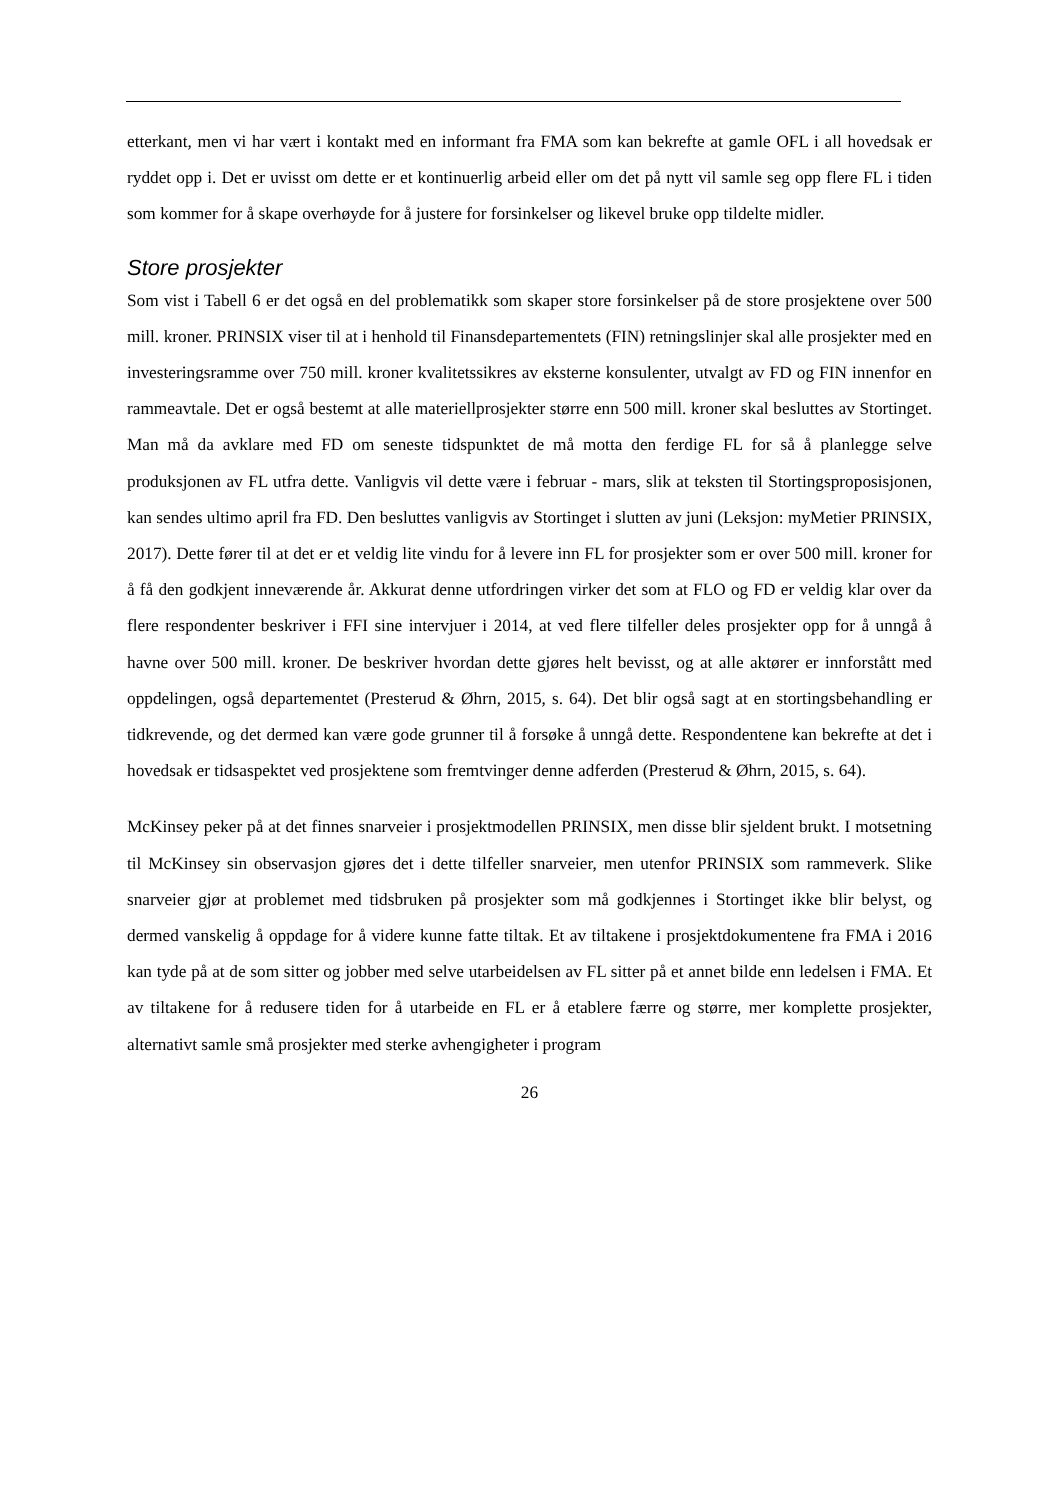etterkant, men vi har vært i kontakt med en informant fra FMA som kan bekrefte at gamle OFL i all hovedsak er ryddet opp i. Det er uvisst om dette er et kontinuerlig arbeid eller om det på nytt vil samle seg opp flere FL i tiden som kommer for å skape overhøyde for å justere for forsinkelser og likevel bruke opp tildelte midler.
Store prosjekter
Som vist i Tabell 6 er det også en del problematikk som skaper store forsinkelser på de store prosjektene over 500 mill. kroner. PRINSIX viser til at i henhold til Finansdepartementets (FIN) retningslinjer skal alle prosjekter med en investeringsramme over 750 mill. kroner kvalitetssikres av eksterne konsulenter, utvalgt av FD og FIN innenfor en rammeavtale. Det er også bestemt at alle materiellprosjekter større enn 500 mill. kroner skal besluttes av Stortinget. Man må da avklare med FD om seneste tidspunktet de må motta den ferdige FL for så å planlegge selve produksjonen av FL utfra dette. Vanligvis vil dette være i februar - mars, slik at teksten til Stortingsproposisjonen, kan sendes ultimo april fra FD. Den besluttes vanligvis av Stortinget i slutten av juni (Leksjon: myMetier PRINSIX, 2017). Dette fører til at det er et veldig lite vindu for å levere inn FL for prosjekter som er over 500 mill. kroner for å få den godkjent inneværende år. Akkurat denne utfordringen virker det som at FLO og FD er veldig klar over da flere respondenter beskriver i FFI sine intervjuer i 2014, at ved flere tilfeller deles prosjekter opp for å unngå å havne over 500 mill. kroner. De beskriver hvordan dette gjøres helt bevisst, og at alle aktører er innforstått med oppdelingen, også departementet (Presterud & Øhrn, 2015, s. 64). Det blir også sagt at en stortingsbehandling er tidkrevende, og det dermed kan være gode grunner til å forsøke å unngå dette. Respondentene kan bekrefte at det i hovedsak er tidsaspektet ved prosjektene som fremtvinger denne adferden (Presterud & Øhrn, 2015, s. 64).
McKinsey peker på at det finnes snarveier i prosjektmodellen PRINSIX, men disse blir sjeldent brukt. I motsetning til McKinsey sin observasjon gjøres det i dette tilfeller snarveier, men utenfor PRINSIX som rammeverk. Slike snarveier gjør at problemet med tidsbruken på prosjekter som må godkjennes i Stortinget ikke blir belyst, og dermed vanskelig å oppdage for å videre kunne fatte tiltak. Et av tiltakene i prosjektdokumentene fra FMA i 2016 kan tyde på at de som sitter og jobber med selve utarbeidelsen av FL sitter på et annet bilde enn ledelsen i FMA. Et av tiltakene for å redusere tiden for å utarbeide en FL er å etablere færre og større, mer komplette prosjekter, alternativt samle små prosjekter med sterke avhengigheter i program
26